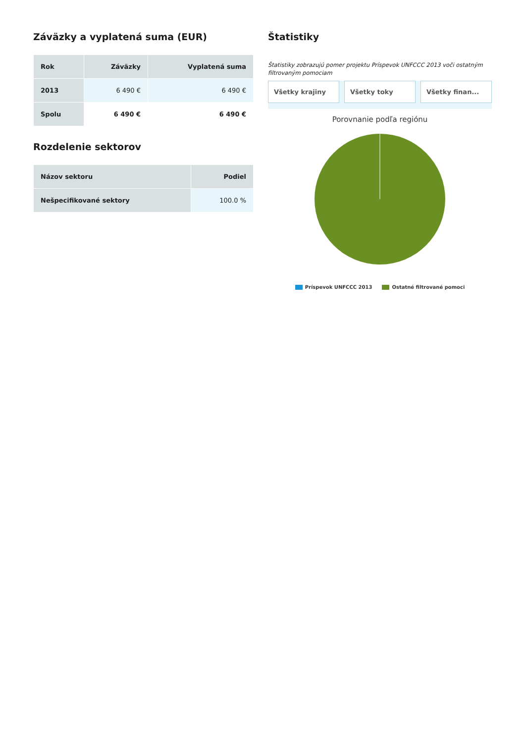Záväzky a vyplatená suma (EUR)
| Rok | Záväzky | Vyplatená suma |
| --- | --- | --- |
| 2013 | 6 490 € | 6 490 € |
| Spolu | 6 490 € | 6 490 € |
Rozdelenie sektorov
| Názov sektoru | Podiel |
| --- | --- |
| Nešpecifikované sektory | 100.0 % |
Štatistiky
Štatistiky zobrazujú pomer projektu Príspevok UNFCCC 2013 voči ostatným filtrovaným pomociam
Všetky krajiny Všetky toky Všetky finan...
Porovnanie podľa regiónu
Príspevok UNFCCC 2013 Ostatné filtrované pomoci